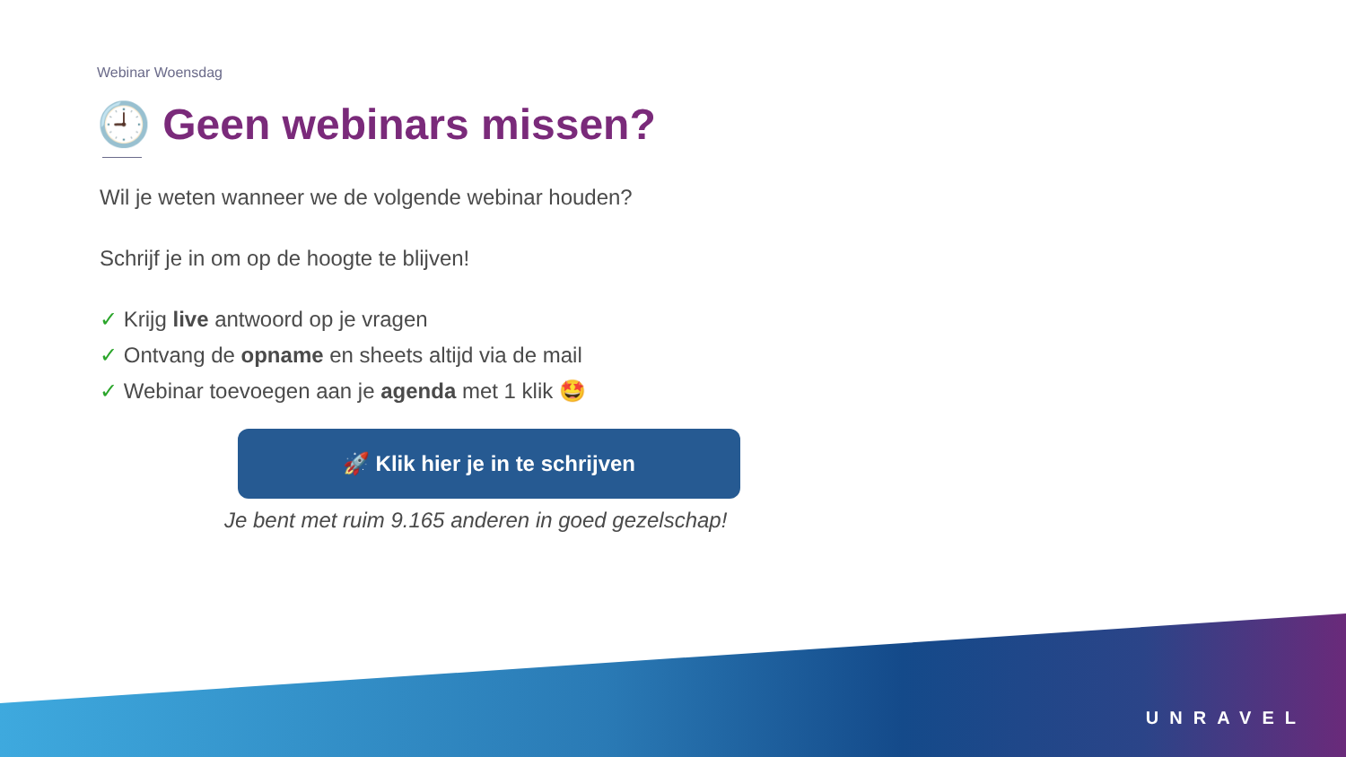Webinar Woensdag
🕘 Geen webinars missen?
Wil je weten wanneer we de volgende webinar houden?
Schrijf je in om op de hoogte te blijven!
✓ Krijg live antwoord op je vragen
✓ Ontvang de opname en sheets altijd via de mail
✓ Webinar toevoegen aan je agenda met 1 klik 🤩
🚀 Klik hier je in te schrijven
Je bent met ruim 9.165 anderen in goed gezelschap!
UNRAVEL